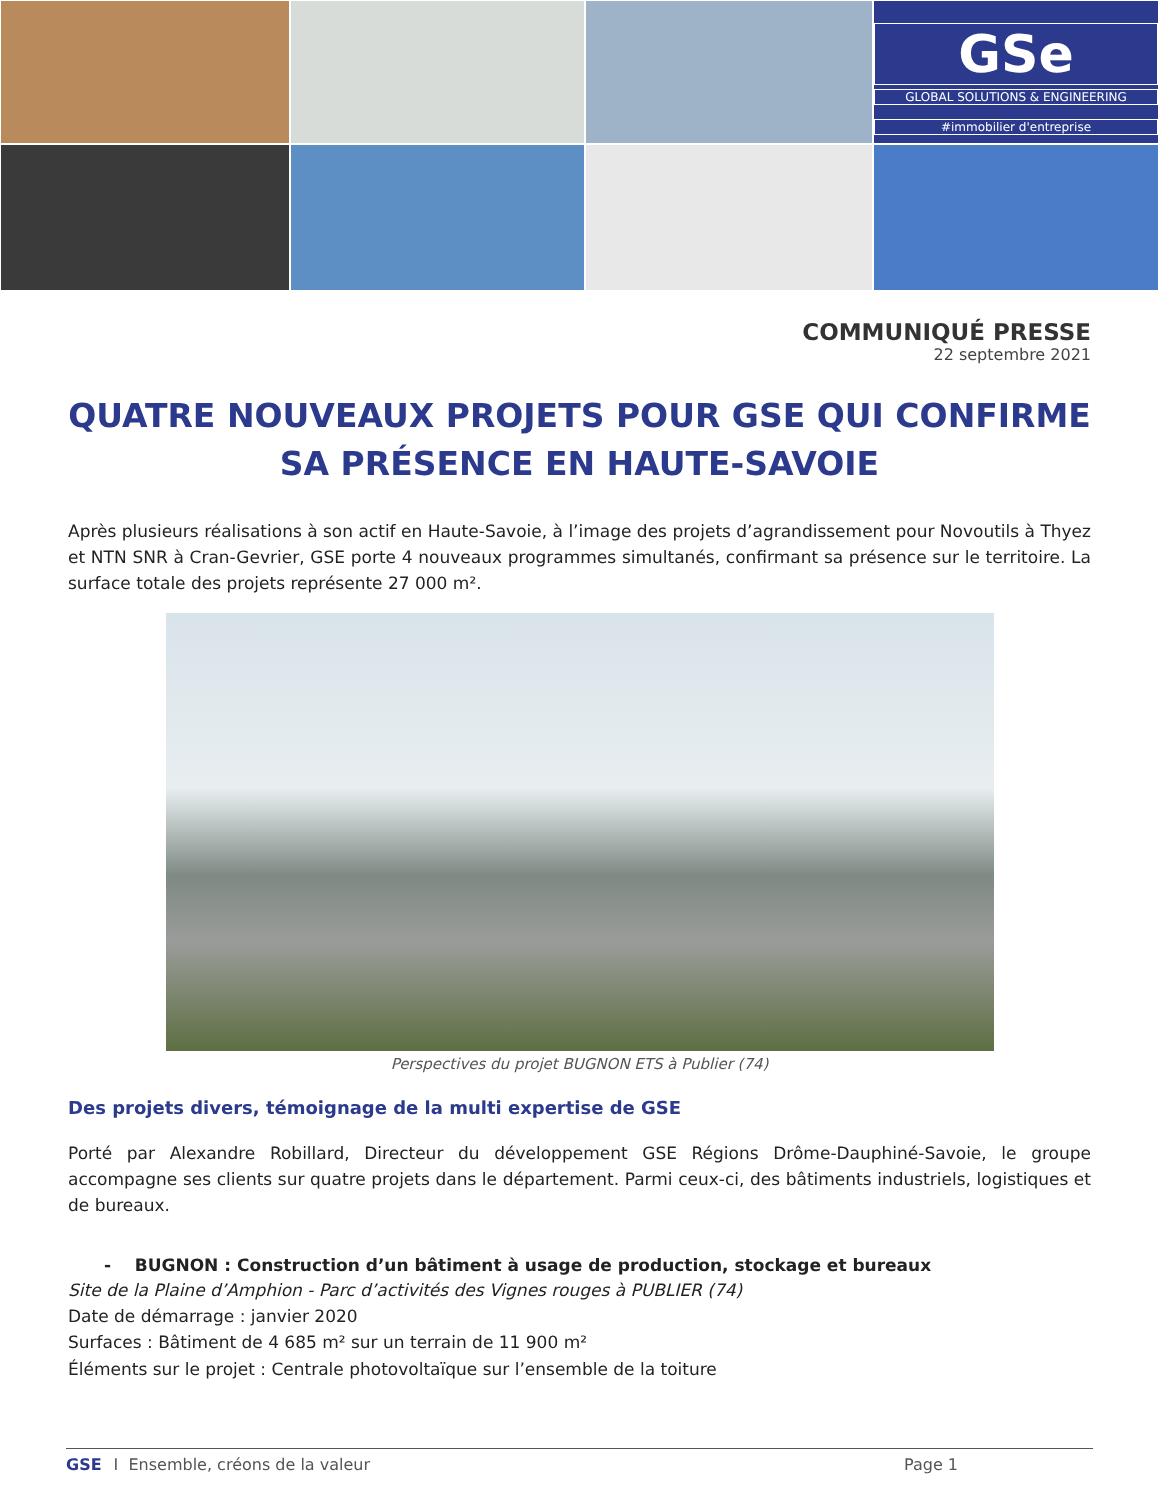GSe
GLOBAL SOLUTIONS & ENGINEERING
#immobilier d'entreprise
COMMUNIQUÉ PRESSE
22 septembre 2021
QUATRE NOUVEAUX PROJETS POUR GSE QUI CONFIRME SA PRÉSENCE EN HAUTE-SAVOIE
Après plusieurs réalisations à son actif en Haute-Savoie, à l’image des projets d’agrandissement pour Novoutils à Thyez et NTN SNR à Cran-Gevrier, GSE porte 4 nouveaux programmes simultanés, confirmant sa présence sur le territoire. La surface totale des projets représente 27 000 m².
Perspectives du projet BUGNON ETS à Publier (74)
Des projets divers, témoignage de la multi expertise de GSE
Porté par Alexandre Robillard, Directeur du développement GSE Régions Drôme-Dauphiné-Savoie, le groupe accompagne ses clients sur quatre projets dans le département. Parmi ceux-ci, des bâtiments industriels, logistiques et de bureaux.
- BUGNON : Construction d’un bâtiment à usage de production, stockage et bureaux
Site de la Plaine d’Amphion - Parc d’activités des Vignes rouges à PUBLIER (74)
Date de démarrage : janvier 2020
Surfaces : Bâtiment de 4 685 m² sur un terrain de 11 900 m²
Éléments sur le projet : Centrale photovoltaïque sur l’ensemble de la toiture
GSE I Ensemble, créons de la valeur Page 1